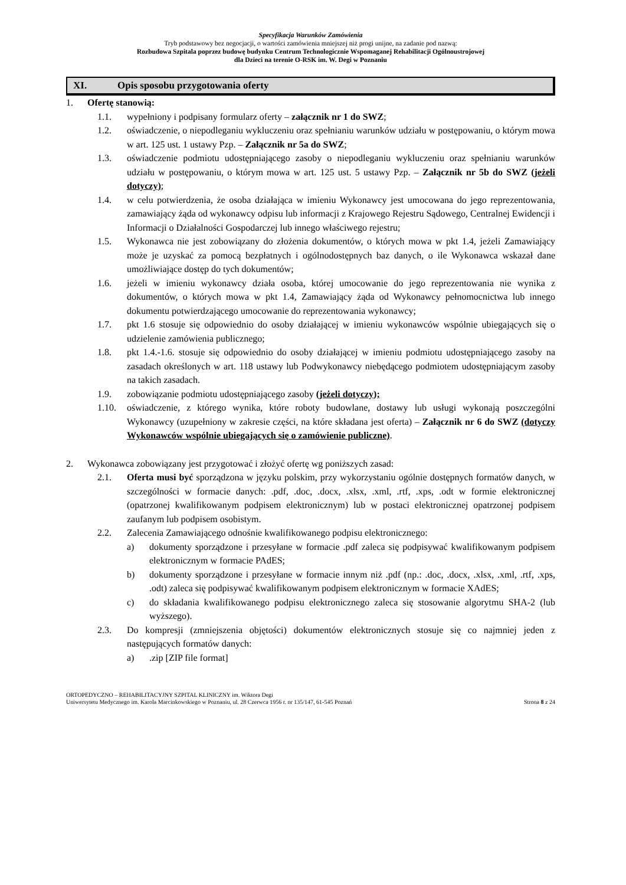Specyfikacja Warunków Zamówienia
Tryb podstawowy bez negocjacji, o wartości zamówienia mniejszej niż progi unijne, na zadanie pod nazwą:
Rozbudowa Szpitala poprzez budowę budynku Centrum Technologicznie Wspomaganej Rehabilitacji Ogólnoustrojowej
dla Dzieci na terenie O-RSK im. W. Degi w Poznaniu
XI. Opis sposobu przygotowania oferty
1. Ofertę stanowią:
1.1. wypełniony i podpisany formularz oferty – załącznik nr 1 do SWZ;
1.2. oświadczenie, o niepodleganiu wykluczeniu oraz spełnianiu warunków udziału w postępowaniu, o którym mowa w art. 125 ust. 1 ustawy Pzp. – Załącznik nr 5a do SWZ;
1.3. oświadczenie podmiotu udostępniającego zasoby o niepodleganiu wykluczeniu oraz spełnianiu warunków udziału w postępowaniu, o którym mowa w art. 125 ust. 5 ustawy Pzp. – Załącznik nr 5b do SWZ (jeżeli dotyczy);
1.4. w celu potwierdzenia, że osoba działająca w imieniu Wykonawcy jest umocowana do jego reprezentowania, zamawiający żąda od wykonawcy odpisu lub informacji z Krajowego Rejestru Sądowego, Centralnej Ewidencji i Informacji o Działalności Gospodarczej lub innego właściwego rejestru;
1.5. Wykonawca nie jest zobowiązany do złożenia dokumentów, o których mowa w pkt 1.4, jeżeli Zamawiający może je uzyskać za pomocą bezpłatnych i ogólnodostępnych baz danych, o ile Wykonawca wskazał dane umożliwiające dostęp do tych dokumentów;
1.6. jeżeli w imieniu wykonawcy działa osoba, której umocowanie do jego reprezentowania nie wynika z dokumentów, o których mowa w pkt 1.4, Zamawiający żąda od Wykonawcy pełnomocnictwa lub innego dokumentu potwierdzającego umocowanie do reprezentowania wykonawcy;
1.7. pkt 1.6 stosuje się odpowiednio do osoby działającej w imieniu wykonawców wspólnie ubiegających się o udzielenie zamówienia publicznego;
1.8. pkt 1.4.-1.6. stosuje się odpowiednio do osoby działającej w imieniu podmiotu udostępniającego zasoby na zasadach określonych w art. 118 ustawy lub Podwykonawcy niebędącego podmiotem udostępniającym zasoby na takich zasadach.
1.9. zobowiązanie podmiotu udostępniającego zasoby (jeżeli dotyczy);
1.10. oświadczenie, z którego wynika, które roboty budowlane, dostawy lub usługi wykonają poszczególni Wykonawcy (uzupełniony w zakresie części, na które składana jest oferta) – Załącznik nr 6 do SWZ (dotyczy Wykonawców wspólnie ubiegających się o zamówienie publiczne).
2. Wykonawca zobowiązany jest przygotować i złożyć ofertę wg poniższych zasad:
2.1. Oferta musi być sporządzona w języku polskim, przy wykorzystaniu ogólnie dostępnych formatów danych, w szczególności w formacie danych: .pdf, .doc, .docx, .xlsx, .xml, .rtf, .xps, .odt w formie elektronicznej (opatrzonej kwalifikowanym podpisem elektronicznym) lub w postaci elektronicznej opatrzonej podpisem zaufanym lub podpisem osobistym.
2.2. Zalecenia Zamawiającego odnośnie kwalifikowanego podpisu elektronicznego:
a) dokumenty sporządzone i przesyłane w formacie .pdf zaleca się podpisywać kwalifikowanym podpisem elektronicznym w formacie PAdES;
b) dokumenty sporządzone i przesyłane w formacie innym niż .pdf (np.: .doc, .docx, .xlsx, .xml, .rtf, .xps, .odt) zaleca się podpisywać kwalifikowanym podpisem elektronicznym w formacie XAdES;
c) do składania kwalifikowanego podpisu elektronicznego zaleca się stosowanie algorytmu SHA-2 (lub wyższego).
2.3. Do kompresji (zmniejszenia objętości) dokumentów elektronicznych stosuje się co najmniej jeden z następujących formatów danych:
a).zip [ZIP file format]
ORTOPEDYCZNO – REHABILITACYJNY SZPITAL KLINICZNY im. Wiktora Degi
Uniwersytetu Medycznego im. Karola Marcinkowskiego w Poznaniu, ul. 28 Czerwca 1956 r. nr 135/147, 61-545 Poznań Strona 8 z 24